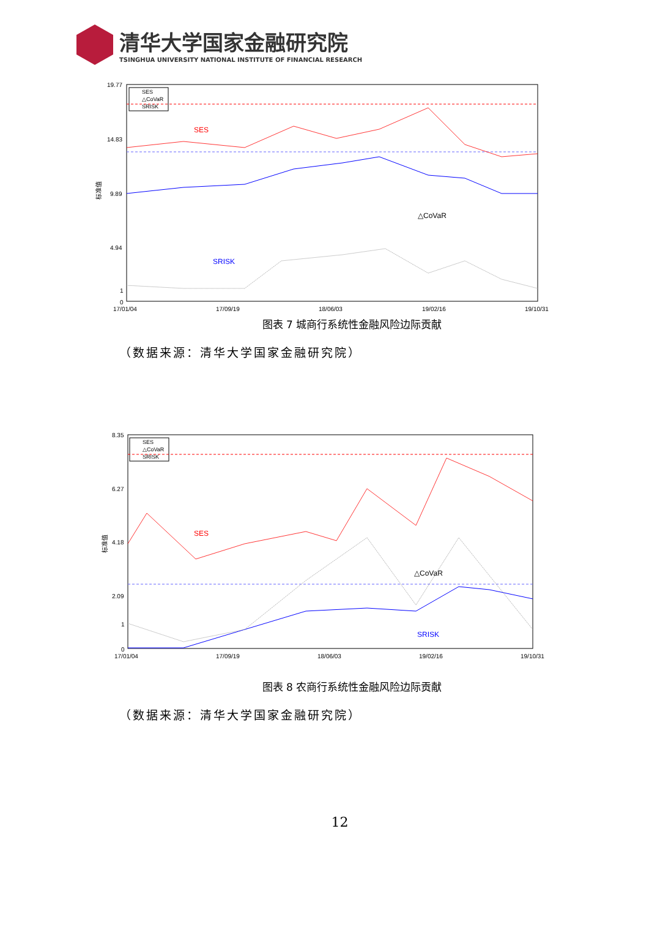清华大学国家金融研究院
TSINGHUA UNIVERSITY NATIONAL INSTITUTE OF FINANCIAL RESEARCH
19.77
14.83
9.89
4.94
1
0
17/01/04
17/09/19
18/06/03
19/02/16
19/10/31
标准值
SES
△CoVaR
SRISK
SES
SRISK
△CoVaR
图表 7 城商行系统性金融风险边际贡献
（数据来源：清华大学国家金融研究院）
8.35
6.27
4.18
2.09
1
0
17/01/04
17/09/19
18/06/03
19/02/16
19/10/31
标准值
SES
△CoVaR
SRISK
SES
SRISK
△CoVaR
图表 8 农商行系统性金融风险边际贡献
（数据来源：清华大学国家金融研究院）
12